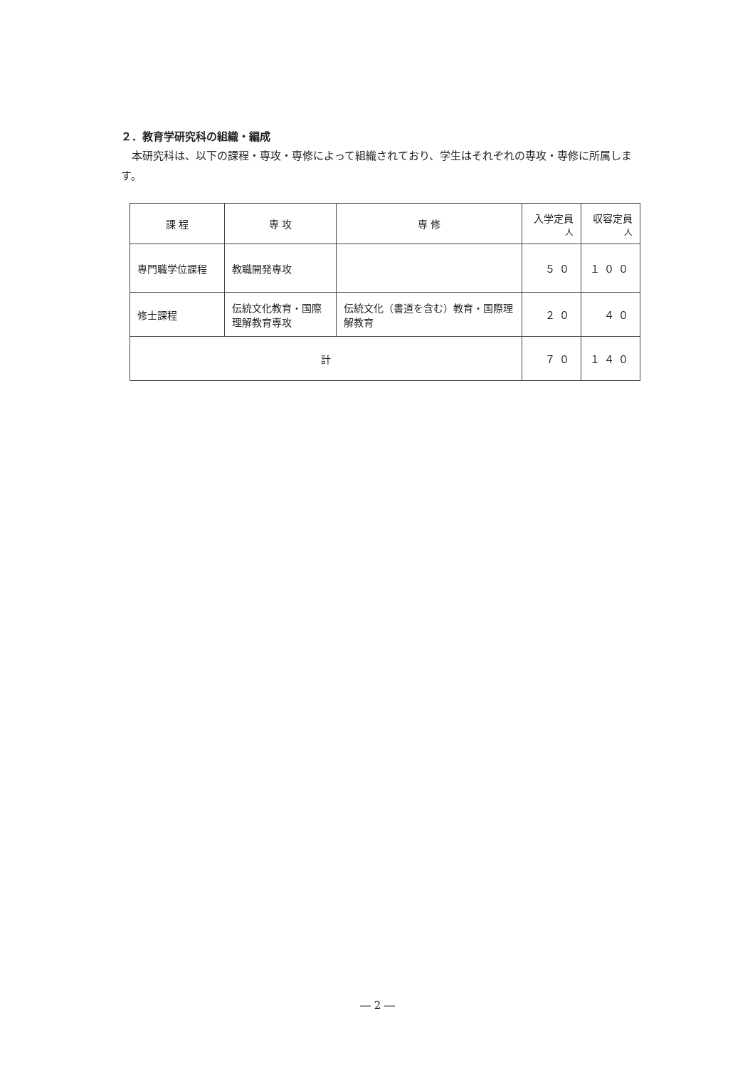２．教育学研究科の組織・編成
本研究科は、以下の課程・専攻・専修によって組織されており、学生はそれぞれの専攻・専修に所属します。
| 課 程 | 専 攻 | 専 修 | 入学定員 人 | 収容定員 人 |
| --- | --- | --- | --- | --- |
| 専門職学位課程 | 教職開発専攻 | | ５０ | １００ |
| 修士課程 | 伝統文化教育・国際理解教育専攻 | 伝統文化（書道を含む）教育・国際理解教育 | ２０ | ４０ |
| 計 | | | ７０ | １４０ |
― 2 ―